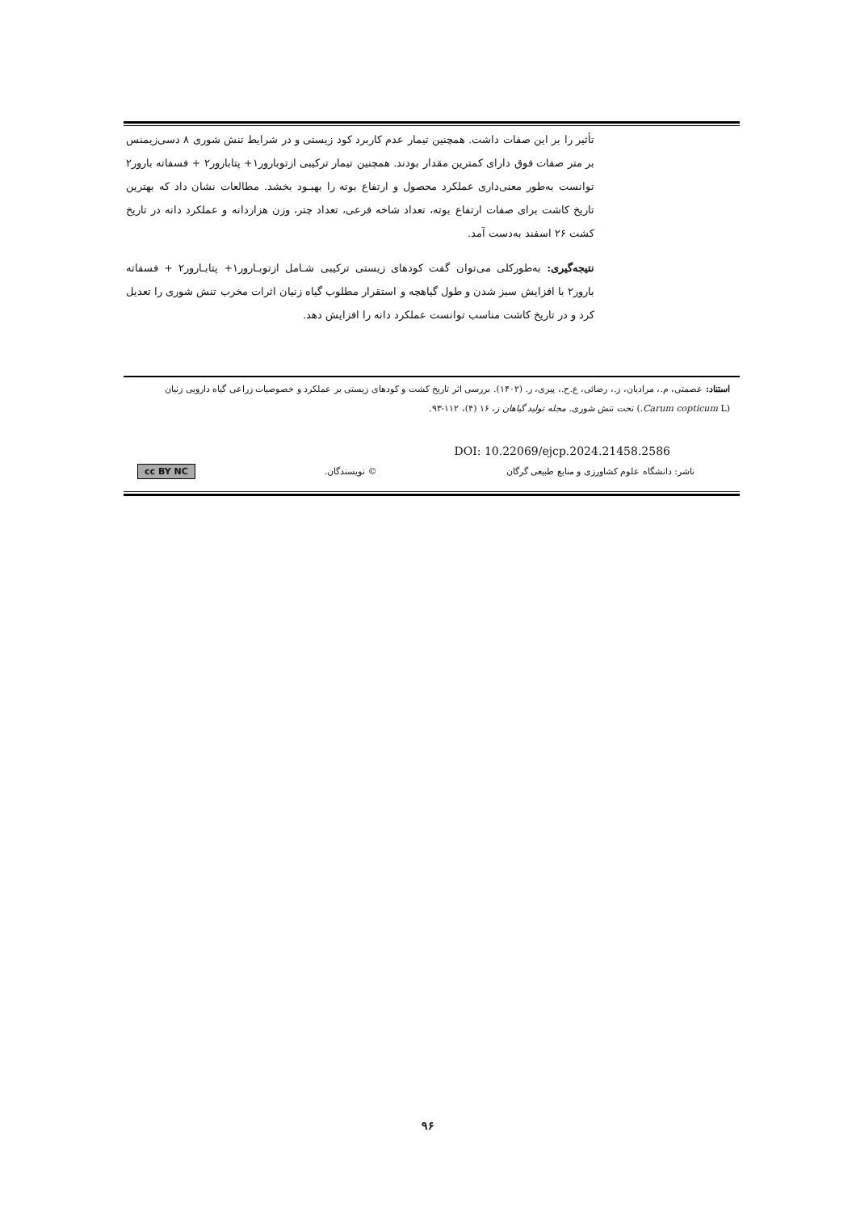تأثیر را بر این صفات داشت. همچنین تیمار عدم کاربرد کود زیستی و در شرایط تنش شوری ۸ دسی‌زیمنس بر متر صفات فوق دارای کمترین مقدار بودند. همچنین تیمار ترکیبی ازتوبارور۱+ پتابارور۲ + فسفاته بارور۲ توانست به‌طور معنی‌داری عملکرد محصول و ارتفاع بوته را بهبـود بخشد. مطالعات نشان داد که بهترین تاریخ کاشت برای صفات ارتفاع بوته، تعداد شاخه فرعی، تعداد چتر، وزن هزاردانه و عملکرد دانه در تاریخ کشت ۲۶ اسفند به‌دست آمد.
نتیجه‌گیری: به‌طورکلی می‌توان گفت کودهای زیستی ترکیبی شـامل ازتوبـارور۱+ پتابـارور۲ + فسفاته بارور۲ با افزایش سبز شدن و طول گیاهچه و استقرار مطلوب گیاه زنیان اثرات مخرب تنش شوری را تعدیل کرد و در تاریخ کاشت مناسب توانست عملکرد دانه را افزایش دهد.
استناد: عصمتی، م.، مرادیان، ز.، رضائی، ع.ح.، پیری، ر. (۱۴۰۲). بررسی اثر تاریخ کشت و کودهای زیستی بر عملکرد و خصوصیات زراعی گیاه دارویی زنیان (Carum copticum L.) تحت تنش شوری. مجله تولید گیاهان ز، ۱۶ (۴)، ۱۱۲-۹۳.
DOI: 10.22069/ejcp.2024.21458.2586
ناشر: دانشگاه علوم کشاورزی و منابع طبیعی گرگان © نویسندگان. cc BY NC
۹۶